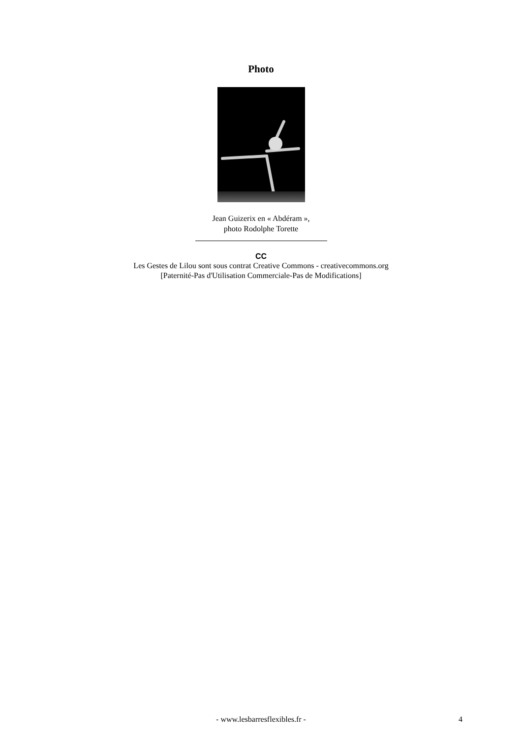Photo
Jean Guizerix en « Abdéram »,
photo Rodolphe Torette
CC
Les Gestes de Lilou sont sous contrat Creative Commons - creativecommons.org
[Paternité-Pas d'Utilisation Commerciale-Pas de Modifications]
- www.lesbarresflexibles.fr - 4